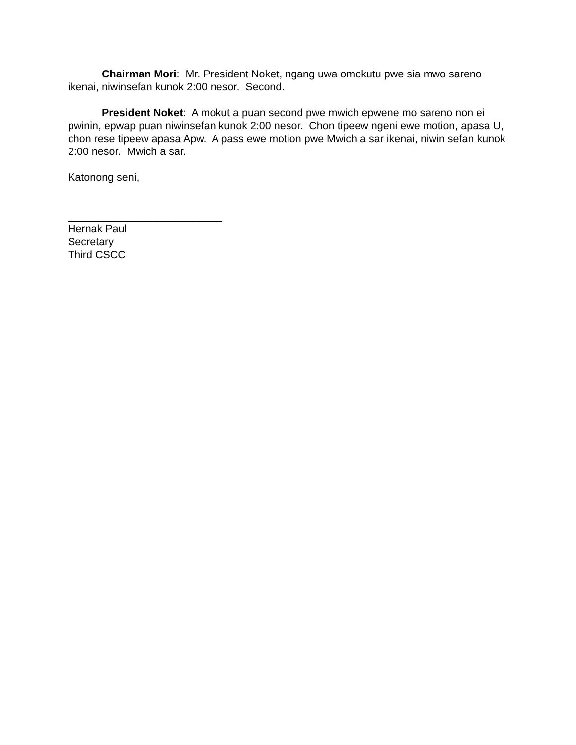Chairman Mori: Mr. President Noket, ngang uwa omokutu pwe sia mwo sareno ikenai, niwinsefan kunok 2:00 nesor. Second.
President Noket: A mokut a puan second pwe mwich epwene mo sareno non ei pwinin, epwap puan niwinsefan kunok 2:00 nesor. Chon tipeew ngeni ewe motion, apasa U, chon rese tipeew apasa Apw. A pass ewe motion pwe Mwich a sar ikenai, niwin sefan kunok 2:00 nesor. Mwich a sar.
Katonong seni,
__________________________
Hernak Paul
Secretary
Third CSCC